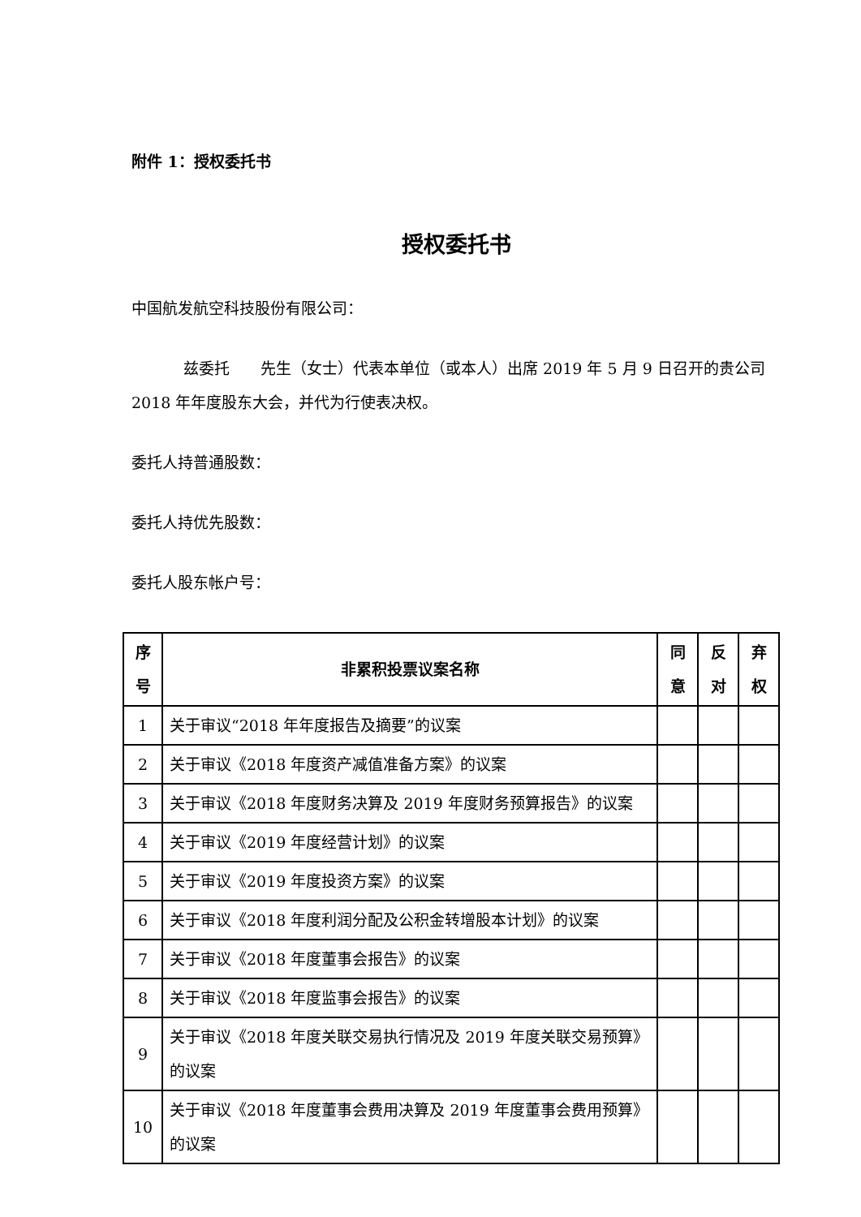附件 1：授权委托书
授权委托书
中国航发航空科技股份有限公司：
兹委托　　先生（女士）代表本单位（或本人）出席 2019 年 5 月 9 日召开的贵公司 2018 年年度股东大会，并代为行使表决权。
委托人持普通股数：
委托人持优先股数：
委托人股东帐户号：
| 序 号 | 非累积投票议案名称 | 同 意 | 反 对 | 弃 权 |
| --- | --- | --- | --- | --- |
| 1 | 关于审议“2018 年年度报告及摘要”的议案 | | | |
| 2 | 关于审议《2018 年度资产减值准备方案》的议案 | | | |
| 3 | 关于审议《2018 年度财务决算及 2019 年度财务预算报告》的议案 | | | |
| 4 | 关于审议《2019 年度经营计划》的议案 | | | |
| 5 | 关于审议《2019 年度投资方案》的议案 | | | |
| 6 | 关于审议《2018 年度利润分配及公积金转增股本计划》的议案 | | | |
| 7 | 关于审议《2018 年度董事会报告》的议案 | | | |
| 8 | 关于审议《2018 年度监事会报告》的议案 | | | |
| 9 | 关于审议《2018 年度关联交易执行情况及 2019 年度关联交易预算》的议案 | | | |
| 10 | 关于审议《2018 年度董事会费用决算及 2019 年度董事会费用预算》的议案 | | | |